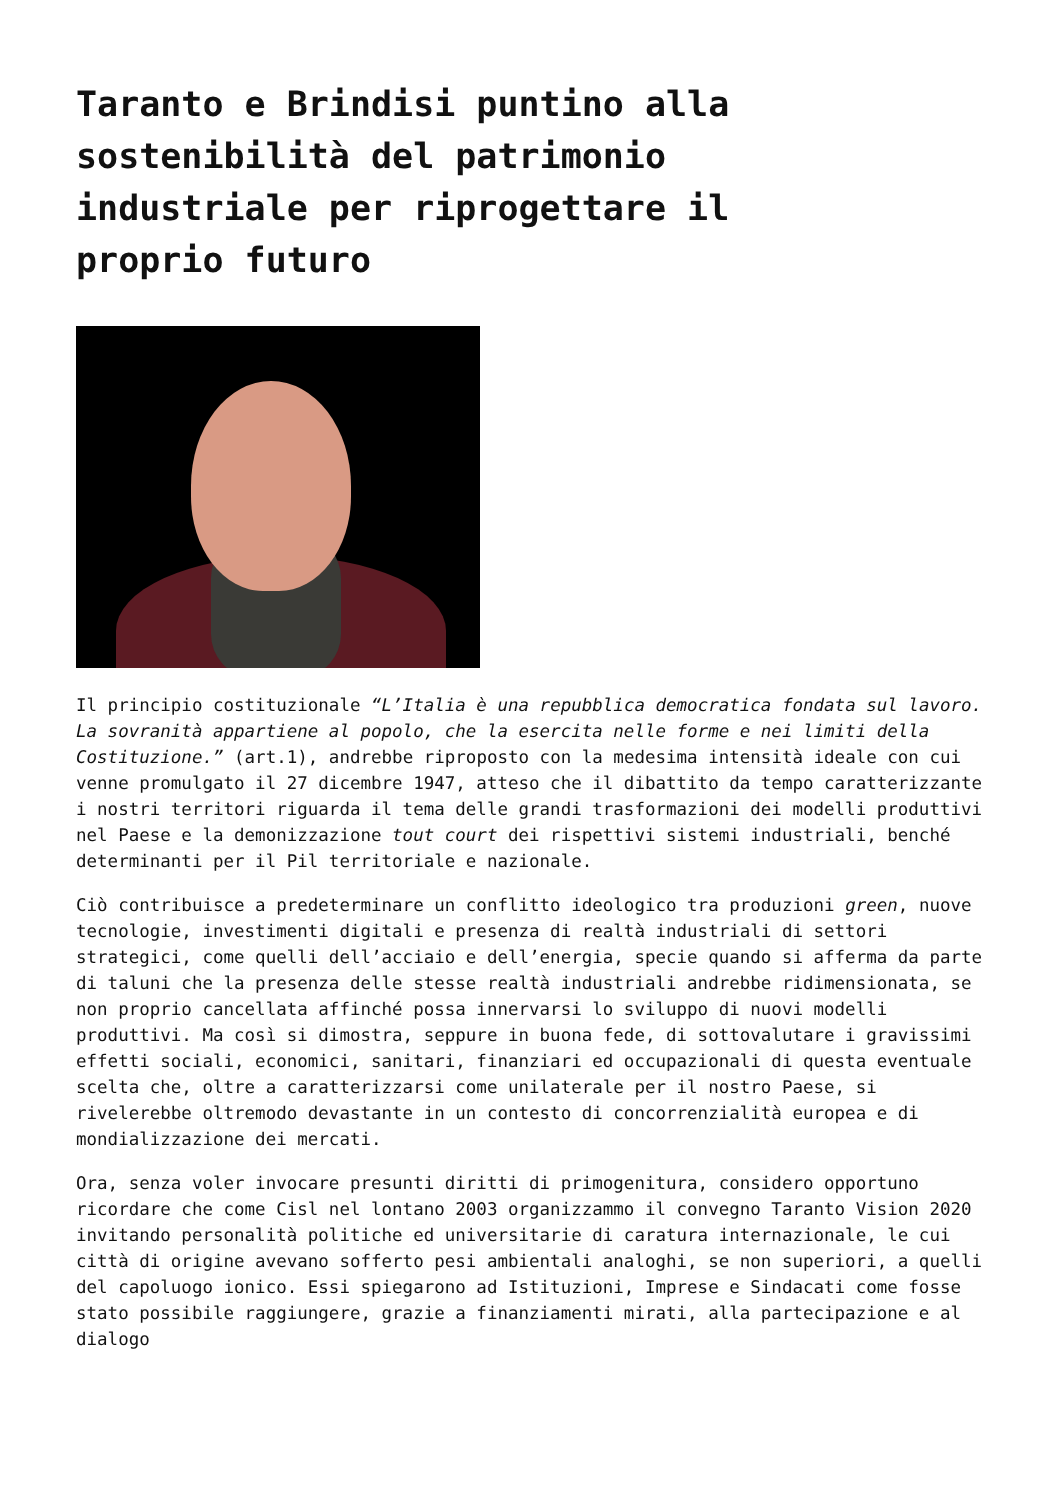Taranto e Brindisi puntino alla sostenibilità del patrimonio industriale per riprogettare il proprio futuro
Il principio costituzionale “L’Italia è una repubblica democratica fondata sul lavoro. La sovranità appartiene al popolo, che la esercita nelle forme e nei limiti della Costituzione.” (art.1), andrebbe riproposto con la medesima intensità ideale con cui venne promulgato il 27 dicembre 1947, atteso che il dibattito da tempo caratterizzante i nostri territori riguarda il tema delle grandi trasformazioni dei modelli produttivi nel Paese e la demonizzazione tout court dei rispettivi sistemi industriali, benché determinanti per il Pil territoriale e nazionale.
Ciò contribuisce a predeterminare un conflitto ideologico tra produzioni green, nuove tecnologie, investimenti digitali e presenza di realtà industriali di settori strategici, come quelli dell’acciaio e dell’energia, specie quando si afferma da parte di taluni che la presenza delle stesse realtà industriali andrebbe ridimensionata, se non proprio cancellata affinché possa innervarsi lo sviluppo di nuovi modelli produttivi. Ma così si dimostra, seppure in buona fede, di sottovalutare i gravissimi effetti sociali, economici, sanitari, finanziari ed occupazionali di questa eventuale scelta che, oltre a caratterizzarsi come unilaterale per il nostro Paese, si rivelerebbe oltremodo devastante in un contesto di concorrenzialità europea e di mondializzazione dei mercati.
Ora, senza voler invocare presunti diritti di primogenitura, considero opportuno ricordare che come Cisl nel lontano 2003 organizzammo il convegno Taranto Vision 2020 invitando personalità politiche ed universitarie di caratura internazionale, le cui città di origine avevano sofferto pesi ambientali analoghi, se non superiori, a quelli del capoluogo ionico. Essi spiegarono ad Istituzioni, Imprese e Sindacati come fosse stato possibile raggiungere, grazie a finanziamenti mirati, alla partecipazione e al dialogo